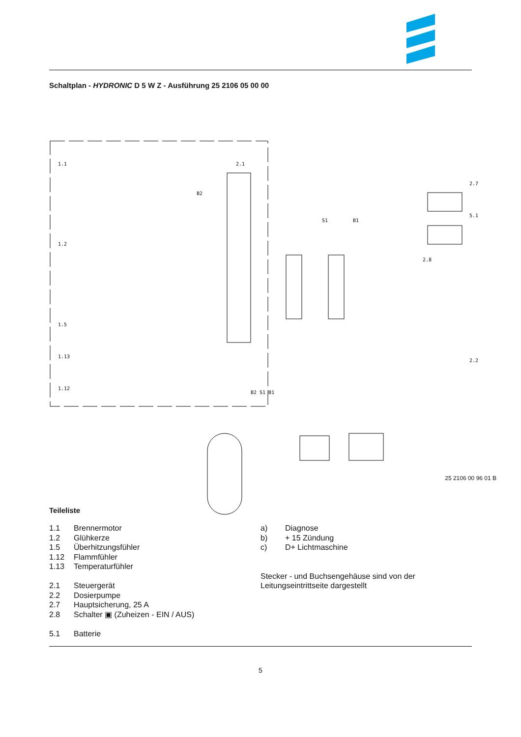Schaltplan - HYDRONIC D 5 W Z - Ausführung 25 2106 05 00 00
1.1
1.2
1.5
1.13
1.12
2.1
2.7
5.1
2.8
2.2
B2
S1
B1
B2 S1 B1
25 2106 00 96 01 B
Teileliste
1.1 Brennermotor
1.2 Glühkerze
1.5 Überhitzungsfühler
1.12 Flammfühler
1.13 Temperaturfühler
2.1 Steuergerät
2.2 Dosierpumpe
2.7 Hauptsicherung, 25 A
2.8 Schalter ▣ (Zuheizen - EIN / AUS)
5.1 Batterie
a) Diagnose
b) + 15 Zündung
c) D+ Lichtmaschine
Stecker - und Buchsengehäuse sind von der
Leitungseintrittseite dargestellt
5